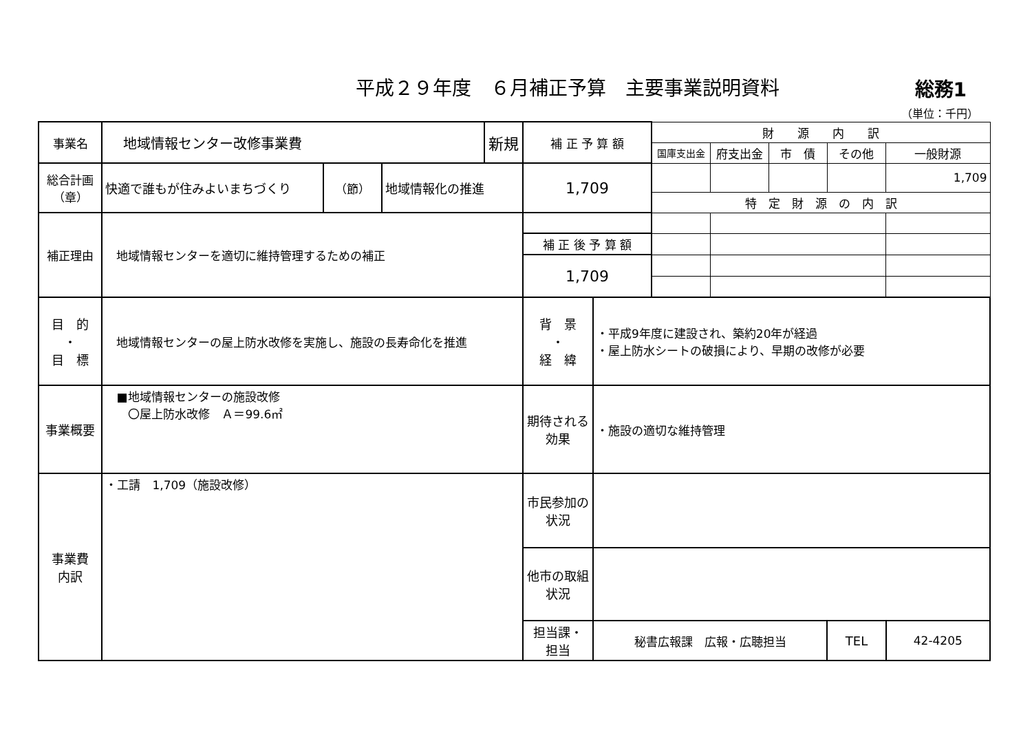平成２９年度　６月補正予算　主要事業説明資料
総務1
（単位：千円）
| 事業名 | 地域情報センター改修事業費 | | | 新規 | 補 正 予 算 額 | | 財 源 内 訳 | | | | |
| | | | | | | | 国庫支出金 | 府支出金 | 市 債 | その他 | 一般財源 |
| 総合計画 （章） | 快適で誰もが住みよいまちづくり | （節） | 地域情報化の推進 | | 1,709 | | | | | | 1,709 |
| | | | | | | | 特 定 財 源 の 内 訳 | | | | |
| 補正理由 | 地域情報センターを適切に維持管理するための補正 | | | | | | | | | | |
| | | | | | 補 正 後 予 算 額 | | | | | | |
| | | | | | 1,709 | | | | | | |
| 目 的 ・ 目 標 | 地域情報センターの屋上防水改修を実施し、施設の長寿命化を推進 | | | | 背 景 ・ 経 緯 | ・平成9年度に建設され、築約20年が経過 ・屋上防水シートの破損により、早期の改修が必要 | | | | | |
| 事業概要 | ■地域情報センターの施設改修 〇屋上防水改修 Ａ＝99.6㎡ | | | | 期待される 効果 | ・施設の適切な維持管理 | | | | | |
| 事業費 内訳 | ・工請 1,709（施設改修） | | | | 市民参加の 状況 | | | | | | |
| | | | | | 他市の取組 状況 | | | | | | |
| | | | | | 担当課・ 担当 | 秘書広報課 広報・広聴担当 | | | | TEL | 42-4205 |